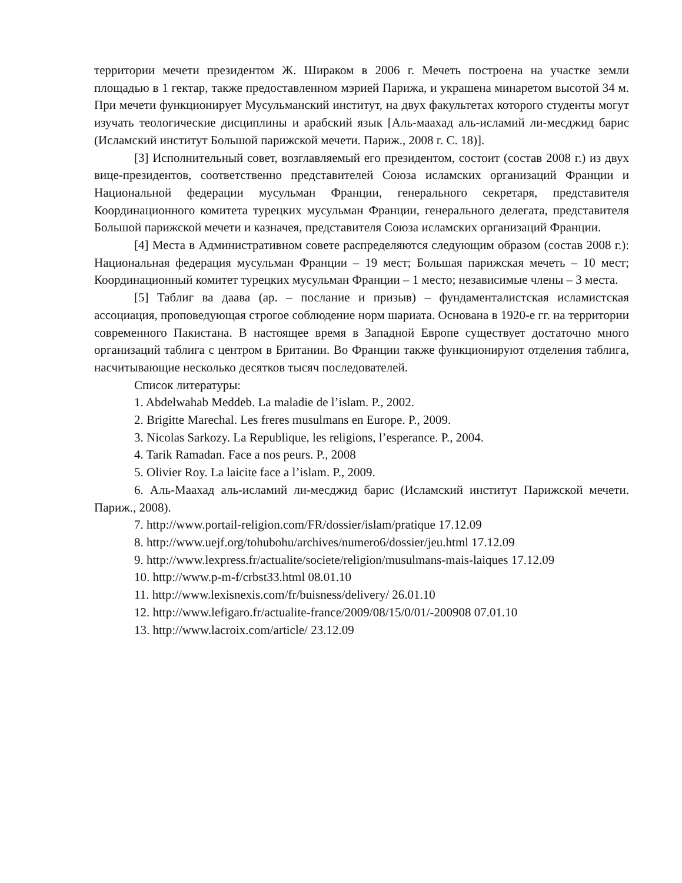территории мечети президентом Ж. Шираком в 2006 г. Мечеть построена на участке земли площадью в 1 гектар, также предоставленном мэрией Парижа, и украшена минаретом высотой 34 м. При мечети функционирует Мусульманский институт, на двух факультетах которого студенты могут изучать теологические дисциплины и арабский язык [Аль-маахад аль-исламий ли-месджид барис (Исламский институт Большой парижской мечети. Париж., 2008 г. С. 18)].
[3] Исполнительный совет, возглавляемый его президентом, состоит (состав 2008 г.) из двух вице-президентов, соответственно представителей Союза исламских организаций Франции и Национальной федерации мусульман Франции, генерального секретаря, представителя Координационного комитета турецких мусульман Франции, генерального делегата, представителя Большой парижской мечети и казначея, представителя Союза исламских организаций Франции.
[4] Места в Административном совете распределяются следующим образом (состав 2008 г.): Национальная федерация мусульман Франции – 19 мест; Большая парижская мечеть – 10 мест; Координационный комитет турецких мусульман Франции – 1 место; независимые члены – 3 места.
[5] Таблиг ва даава (ар. – послание и призыв) – фундаменталистская исламистская ассоциация, проповедующая строгое соблюдение норм шариата. Основана в 1920-е гг. на территории современного Пакистана. В настоящее время в Западной Европе существует достаточно много организаций таблига с центром в Британии. Во Франции также функционируют отделения таблига, насчитывающие несколько десятков тысяч последователей.
Список литературы:
1. Abdelwahab Meddeb. La maladie de l’islam. P., 2002.
2. Brigitte Marechal. Les freres musulmans en Europe. P., 2009.
3. Nicolas Sarkozy. La Republique, les religions, l’esperance. P., 2004.
4. Tarik Ramadan. Face a nos peurs. P., 2008
5. Olivier Roy. La laicite face a l’islam. P., 2009.
6. Аль-Маахад аль-исламий ли-месджид барис (Исламский институт Парижской мечети. Париж., 2008).
7. http://www.portail-religion.com/FR/dossier/islam/pratique 17.12.09
8. http://www.uejf.org/tohubohu/archives/numero6/dossier/jeu.html 17.12.09
9. http://www.lexpress.fr/actualite/societe/religion/musulmans-mais-laiques 17.12.09
10. http://www.p-m-f/crbst33.html 08.01.10
11. http://www.lexisnexis.com/fr/buisness/delivery/ 26.01.10
12. http://www.lefigaro.fr/actualite-france/2009/08/15/0/01/-200908 07.01.10
13. http://www.lacroix.com/article/ 23.12.09